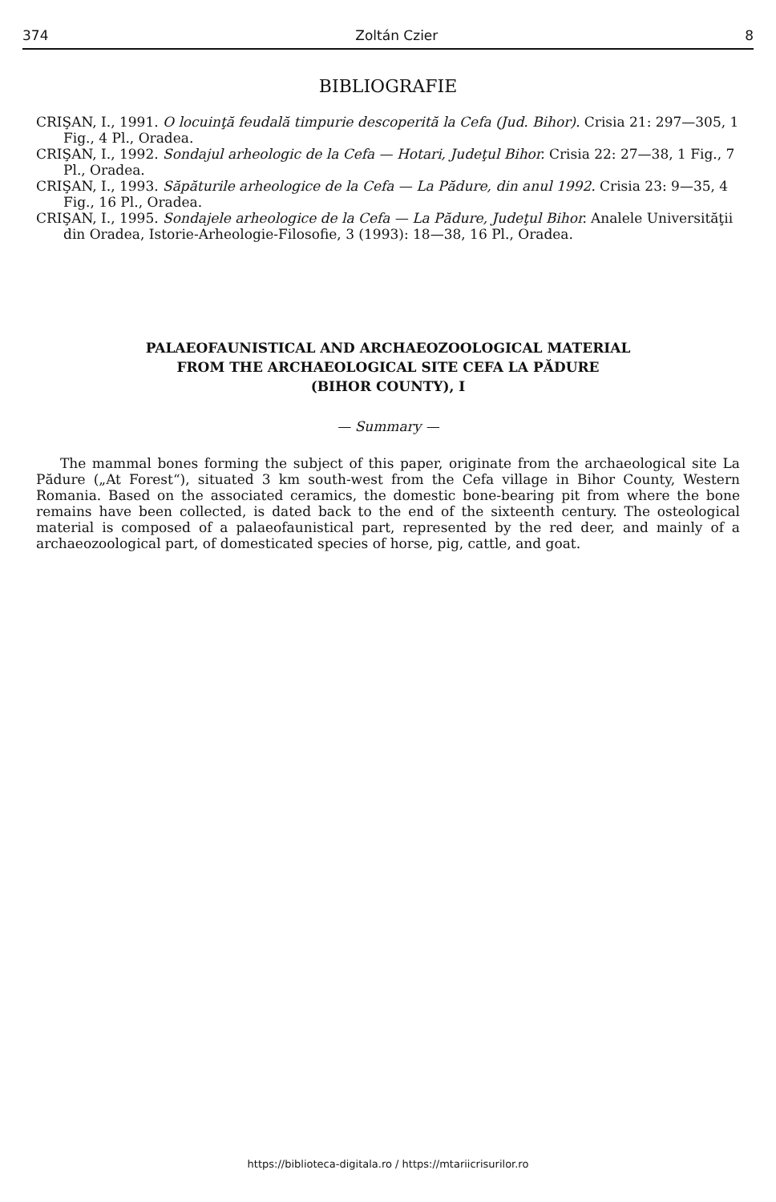374 Zoltán Czier 8
BIBLIOGRAFIE
CRIŞAN, I., 1991. O locuinţă feudală timpurie descoperită la Cefa (Jud. Bihor). Crisia 21: 297—305, 1 Fig., 4 Pl., Oradea.
CRIŞAN, I., 1992. Sondajul arheologic de la Cefa — Hotari, Judeţul Bihor. Crisia 22: 27—38, 1 Fig., 7 Pl., Oradea.
CRIŞAN, I., 1993. Săpăturile arheologice de la Cefa — La Pădure, din anul 1992. Crisia 23: 9—35, 4 Fig., 16 Pl., Oradea.
CRIŞAN, I., 1995. Sondajele arheologice de la Cefa — La Pădure, Judeţul Bihor. Analele Universităţii din Oradea, Istorie-Arheologie-Filosofie, 3 (1993): 18—38, 16 Pl., Oradea.
PALAEOFAUNISTICAL AND ARCHAEOZOOLOGICAL MATERIAL
FROM THE ARCHAEOLOGICAL SITE CEFA LA PĂDURE
(BIHOR COUNTY), I
— Summary —
The mammal bones forming the subject of this paper, originate from the archaeological site La Pădure („At Forest“), situated 3 km south-west from the Cefa village in Bihor County, Western Romania. Based on the associated ceramics, the domestic bone-bearing pit from where the bone remains have been collected, is dated back to the end of the sixteenth century. The osteological material is composed of a palaeofaunistical part, represented by the red deer, and mainly of a archaeozoological part, of domesticated species of horse, pig, cattle, and goat.
https://biblioteca-digitala.ro / https://mtariicrisurilor.ro